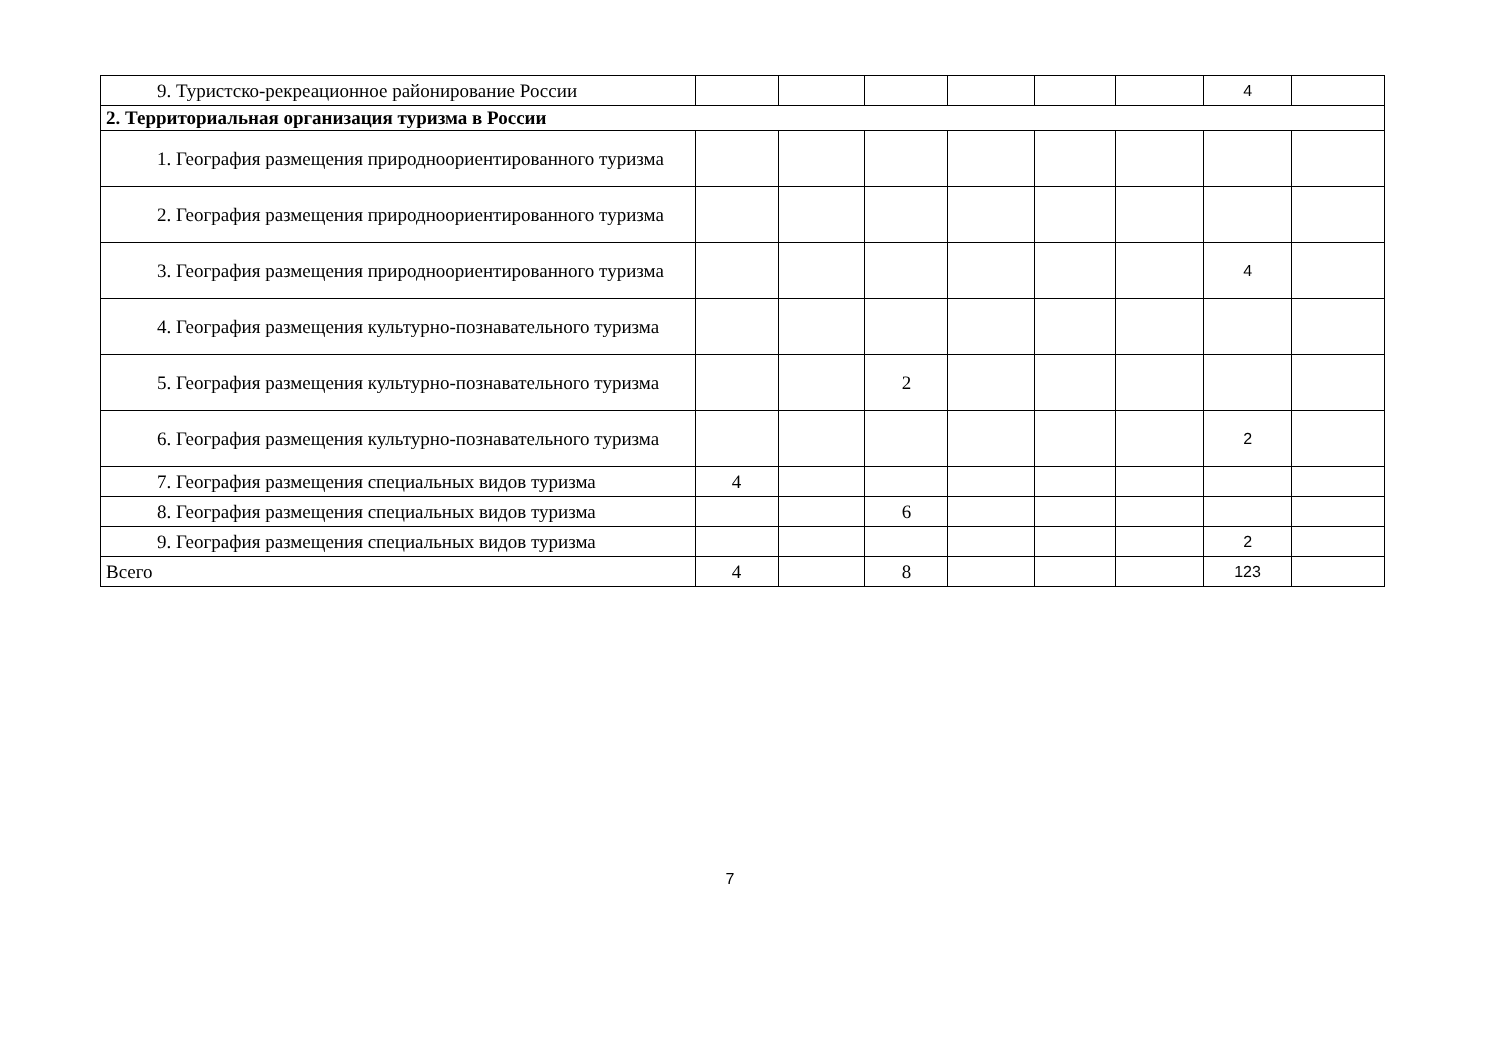| 9. Туристско-рекреационное районирование России | | | | | | | 4 | |
| 2. Территориальная организация туризма в России | | | | | | | | |
| 1. География размещения природноориентированного туризма | | | | | | | | |
| 2. География размещения природноориентированного туризма | | | | | | | | |
| 3. География размещения природноориентированного туризма | | | | | | | 4 | |
| 4. География размещения культурно-познавательного туризма | | | | | | | | |
| 5. География размещения культурно-познавательного туризма | | | 2 | | | | | |
| 6. География размещения культурно-познавательного туризма | | | | | | | 2 | |
| 7. География размещения специальных видов туризма | 4 | | | | | | | |
| 8. География размещения специальных видов туризма | | | 6 | | | | | |
| 9. География размещения специальных видов туризма | | | | | | | 2 | |
| Всего | 4 | | 8 | | | | 123 | |
7